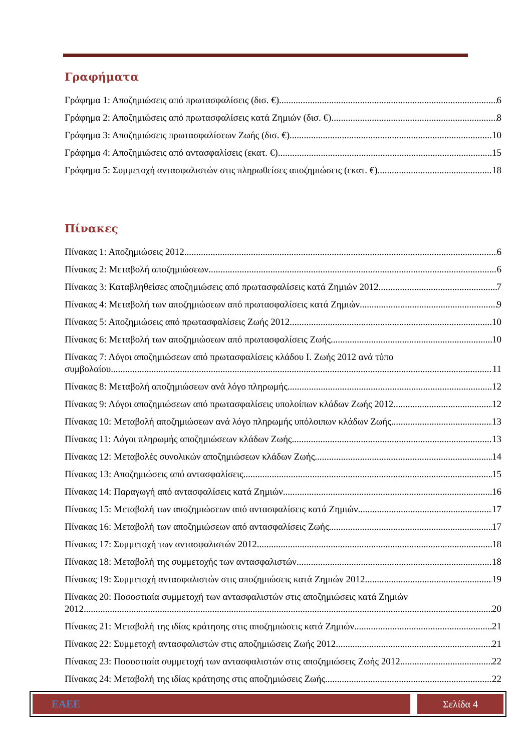Γραφήματα
Γράφημα 1: Αποζημιώσεις από πρωτασφαλίσεις (δισ. €) 6
Γράφημα 2: Αποζημιώσεις από πρωτασφαλίσεις κατά Ζημιών (δισ. €) 8
Γράφημα 3: Αποζημιώσεις πρωτασφαλίσεων Ζωής (δισ. €) 10
Γράφημα 4: Αποζημιώσεις από αντασφαλίσεις (εκατ. €) 15
Γράφημα 5: Συμμετοχή αντασφαλιστών στις πληρωθείσες αποζημιώσεις (εκατ. €) 18
Πίνακες
Πίνακας 1: Αποζημιώσεις 2012 6
Πίνακας 2: Μεταβολή αποζημιώσεων 6
Πίνακας 3: Καταβληθείσες αποζημιώσεις από πρωτασφαλίσεις κατά Ζημιών 2012 7
Πίνακας 4: Μεταβολή των αποζημιώσεων από πρωτασφαλίσεις κατά Ζημιών 9
Πίνακας 5: Αποζημιώσεις από πρωτασφαλίσεις Ζωής 2012 10
Πίνακας 6: Μεταβολή των αποζημιώσεων από πρωτασφαλίσεις Ζωής 10
Πίνακας 7: Λόγοι αποζημιώσεων από πρωτασφαλίσεις κλάδου Ι. Ζωής 2012 ανά τύπο
συμβολαίου 11
Πίνακας 8: Μεταβολή αποζημιώσεων ανά λόγο πληρωμής 12
Πίνακας 9: Λόγοι αποζημιώσεων από πρωτασφαλίσεις υπολοίπων κλάδων Ζωής 2012 12
Πίνακας 10: Μεταβολή αποζημιώσεων ανά λόγο πληρωμής υπόλοιπων κλάδων Ζωής 13
Πίνακας 11: Λόγοι πληρωμής αποζημιώσεων κλάδων Ζωής 13
Πίνακας 12: Μεταβολές συνολικών αποζημιώσεων κλάδων Ζωής 14
Πίνακας 13: Αποζημιώσεις από αντασφαλίσεις 15
Πίνακας 14: Παραγωγή από αντασφαλίσεις κατά Ζημιών 16
Πίνακας 15: Μεταβολή των αποζημιώσεων από αντασφαλίσεις κατά Ζημιών 17
Πίνακας 16: Μεταβολή των αποζημιώσεων από αντασφαλίσεις Ζωής 17
Πίνακας 17: Συμμετοχή των αντασφαλιστών 2012 18
Πίνακας 18: Μεταβολή της συμμετοχής των αντασφαλιστών 18
Πίνακας 19: Συμμετοχή αντασφαλιστών στις αποζημιώσεις κατά Ζημιών 2012 19
Πίνακας 20: Ποσοστιαία συμμετοχή των αντασφαλιστών στις αποζημιώσεις κατά Ζημιών
2012 20
Πίνακας 21: Μεταβολή της ιδίας κράτησης στις αποζημιώσεις κατά Ζημιών 21
Πίνακας 22: Συμμετοχή αντασφαλιστών στις αποζημιώσεις Ζωής 2012 21
Πίνακας 23: Ποσοστιαία συμμετοχή των αντασφαλιστών στις αποζημιώσεις Ζωής 2012 22
Πίνακας 24: Μεταβολή της ιδίας κράτησης στις αποζημιώσεις Ζωής 22
ΕΑΕΕ Σελίδα 4